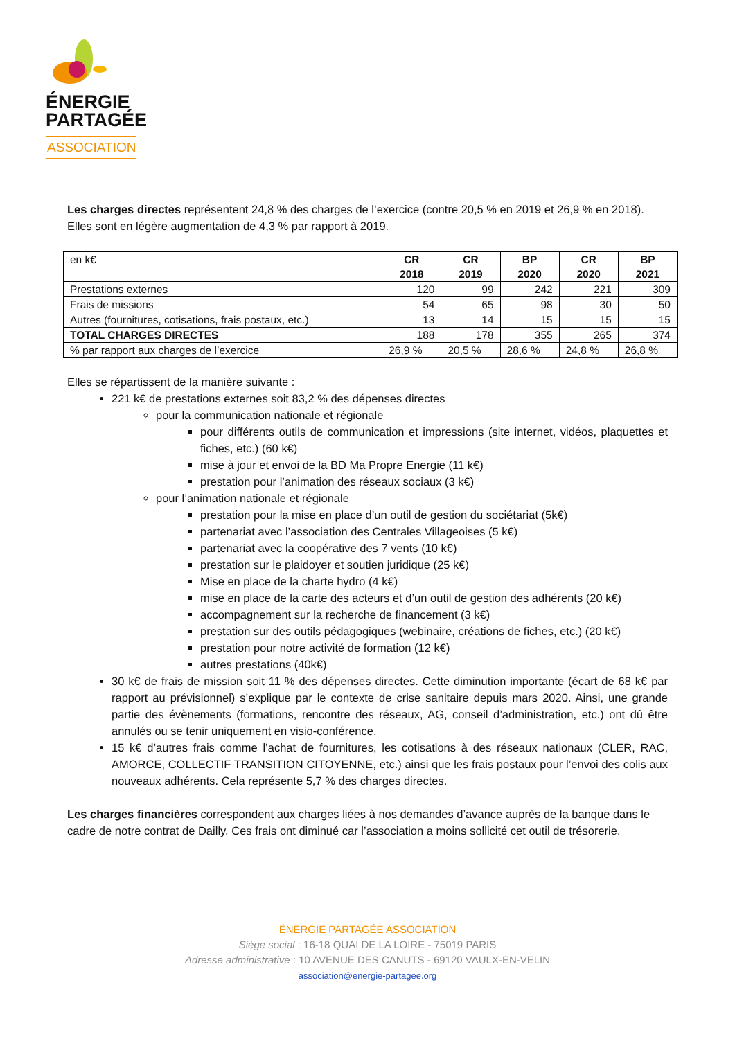ÉNERGIE
PARTAGÉE
ASSOCIATION
Les charges directes représentent 24,8 % des charges de l’exercice (contre 20,5 % en 2019 et 26,9 % en 2018). Elles sont en légère augmentation de 4,3 % par rapport à 2019.
| en k€ | CR 2018 | CR 2019 | BP 2020 | CR 2020 | BP 2021 |
| Prestations externes | 120 | 99 | 242 | 221 | 309 |
| Frais de missions | 54 | 65 | 98 | 30 | 50 |
| Autres (fournitures, cotisations, frais postaux, etc.) | 13 | 14 | 15 | 15 | 15 |
| TOTAL CHARGES DIRECTES | 188 | 178 | 355 | 265 | 374 |
| % par rapport aux charges de l’exercice | 26,9 % | 20,5 % | 28,6 % | 24,8 % | 26,8 % |
Elles se répartissent de la manière suivante :
221 k€ de prestations externes soit 83,2 % des dépenses directes
pour la communication nationale et régionale
pour différents outils de communication et impressions (site internet, vidéos, plaquettes et fiches, etc.) (60 k€)
mise à jour et envoi de la BD Ma Propre Energie (11 k€)
prestation pour l’animation des réseaux sociaux (3 k€)
pour l’animation nationale et régionale
prestation pour la mise en place d’un outil de gestion du sociétariat (5k€)
partenariat avec l’association des Centrales Villageoises (5 k€)
partenariat avec la coopérative des 7 vents (10 k€)
prestation sur le plaidoyer et soutien juridique (25 k€)
Mise en place de la charte hydro (4 k€)
mise en place de la carte des acteurs et d’un outil de gestion des adhérents (20 k€)
accompagnement sur la recherche de financement (3 k€)
prestation sur des outils pédagogiques (webinaire, créations de fiches, etc.) (20 k€)
prestation pour notre activité de formation (12 k€)
autres prestations (40k€)
30 k€ de frais de mission soit 11 % des dépenses directes. Cette diminution importante (écart de 68 k€ par rapport au prévisionnel) s’explique par le contexte de crise sanitaire depuis mars 2020. Ainsi, une grande partie des évènements (formations, rencontre des réseaux, AG, conseil d’administration, etc.) ont dû être annulés ou se tenir uniquement en visio-conférence.
15 k€ d’autres frais comme l’achat de fournitures, les cotisations à des réseaux nationaux (CLER, RAC, AMORCE, COLLECTIF TRANSITION CITOYENNE, etc.) ainsi que les frais postaux pour l’envoi des colis aux nouveaux adhérents. Cela représente 5,7 % des charges directes.
Les charges financières correspondent aux charges liées à nos demandes d’avance auprès de la banque dans le cadre de notre contrat de Dailly. Ces frais ont diminué car l’association a moins sollicité cet outil de trésorerie.
ÉNERGIE PARTAGÉE ASSOCIATION
Siège social : 16-18 QUAI DE LA LOIRE - 75019 PARIS
Adresse administrative : 10 AVENUE DES CANUTS - 69120 VAULX-EN-VELIN
association@energie-partagee.org